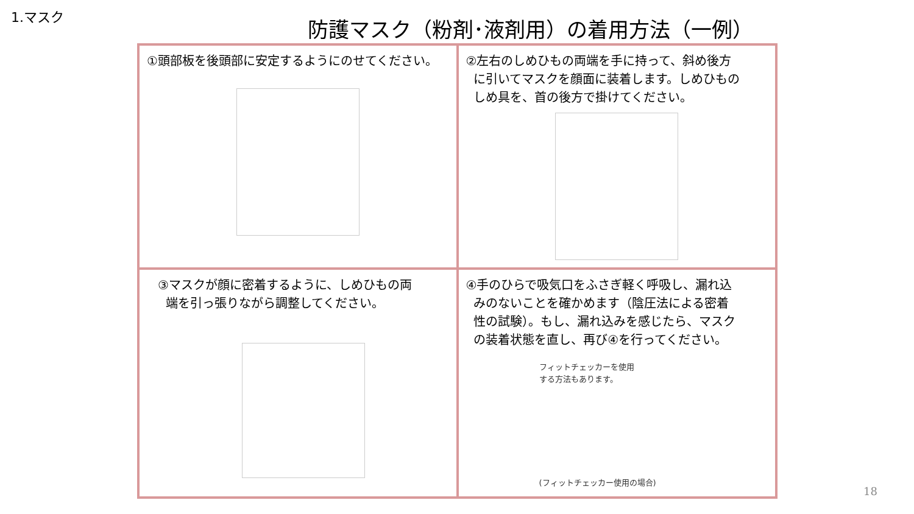1.マスク
防護マスク（粉剤･液剤用）の着用方法（一例）
| ①頭部板を後頭部に安定するようにのせてください。 | ②左右のしめひもの両端を手に持って、斜め後方 に引いてマスクを顔面に装着します。しめひもの しめ具を、首の後方で掛けてください。 |
| ③マスクが顔に密着するように、しめひもの両 端を引っ張りながら調整してください。 | ④手のひらで吸気口をふさぎ軽く呼吸し、漏れ込 みのないことを確かめます（陰圧法による密着 性の試験）。もし、漏れ込みを感じたら、マスク の装着状態を直し、再び④を行ってください。 フィットチェッカーを使用 する方法もあります。 (フィットチェッカー使用の場合) |
18